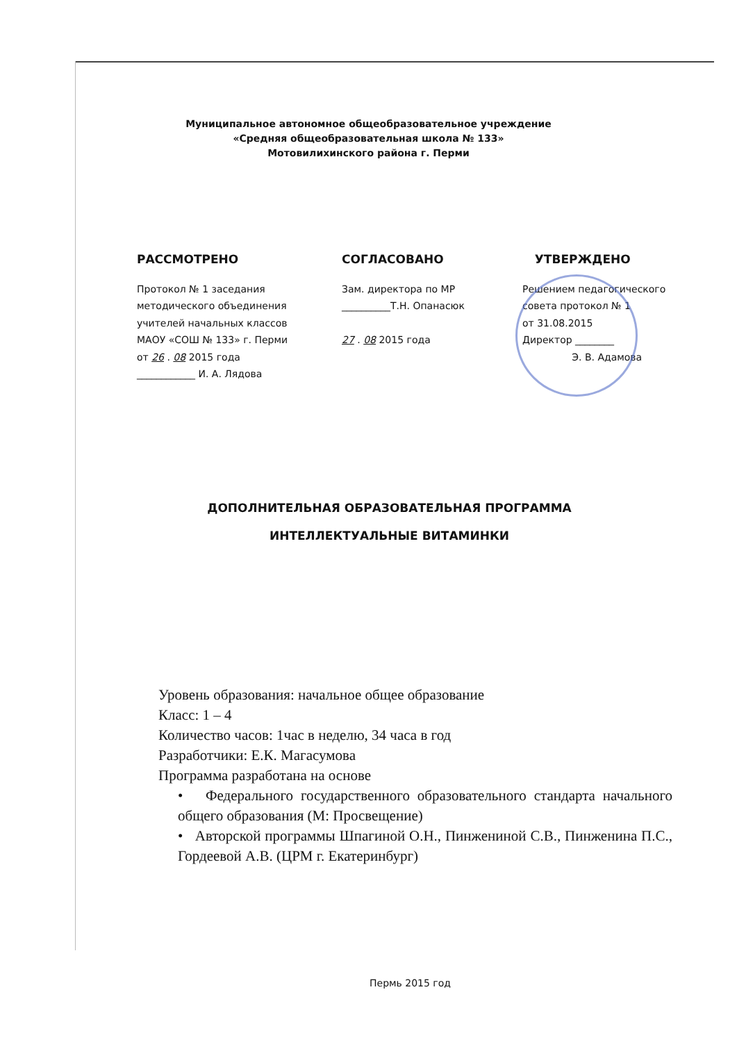Муниципальное автономное общеобразовательное учреждение
«Средняя общеобразовательная школа № 133»
Мотовилихинского района г. Перми
РАССМОТРЕНО
Протокол № 1 заседания
методического объединения
учителей начальных классов
МАОУ «СОШ № 133» г. Перми
от 26 . 08 2015 года
____________ И. А. Лядова
СОГЛАСОВАНО
Зам. директора по МР
__________Т.Н. Опанасюк
27 . 08 2015 года
УТВЕРЖДЕНО
Решением педагогического
совета протокол № 1
от 31.08.2015
Директор ________
Э. В. Адамова
ДОПОЛНИТЕЛЬНАЯ ОБРАЗОВАТЕЛЬНАЯ ПРОГРАММА
ИНТЕЛЛЕКТУАЛЬНЫЕ ВИТАМИНКИ
Уровень образования: начальное общее образование
Класс: 1 – 4
Количество часов: 1час в неделю, 34 часа в год
Разработчики: Е.К. Магасумова
Программа разработана на основе
• Федерального государственного образовательного стандарта начального общего образования (М: Просвещение)
• Авторской программы Шпагиной О.Н., Пинжениной С.В., Пинженина П.С., Гордеевой А.В. (ЦРМ г. Екатеринбург)
Пермь 2015 год